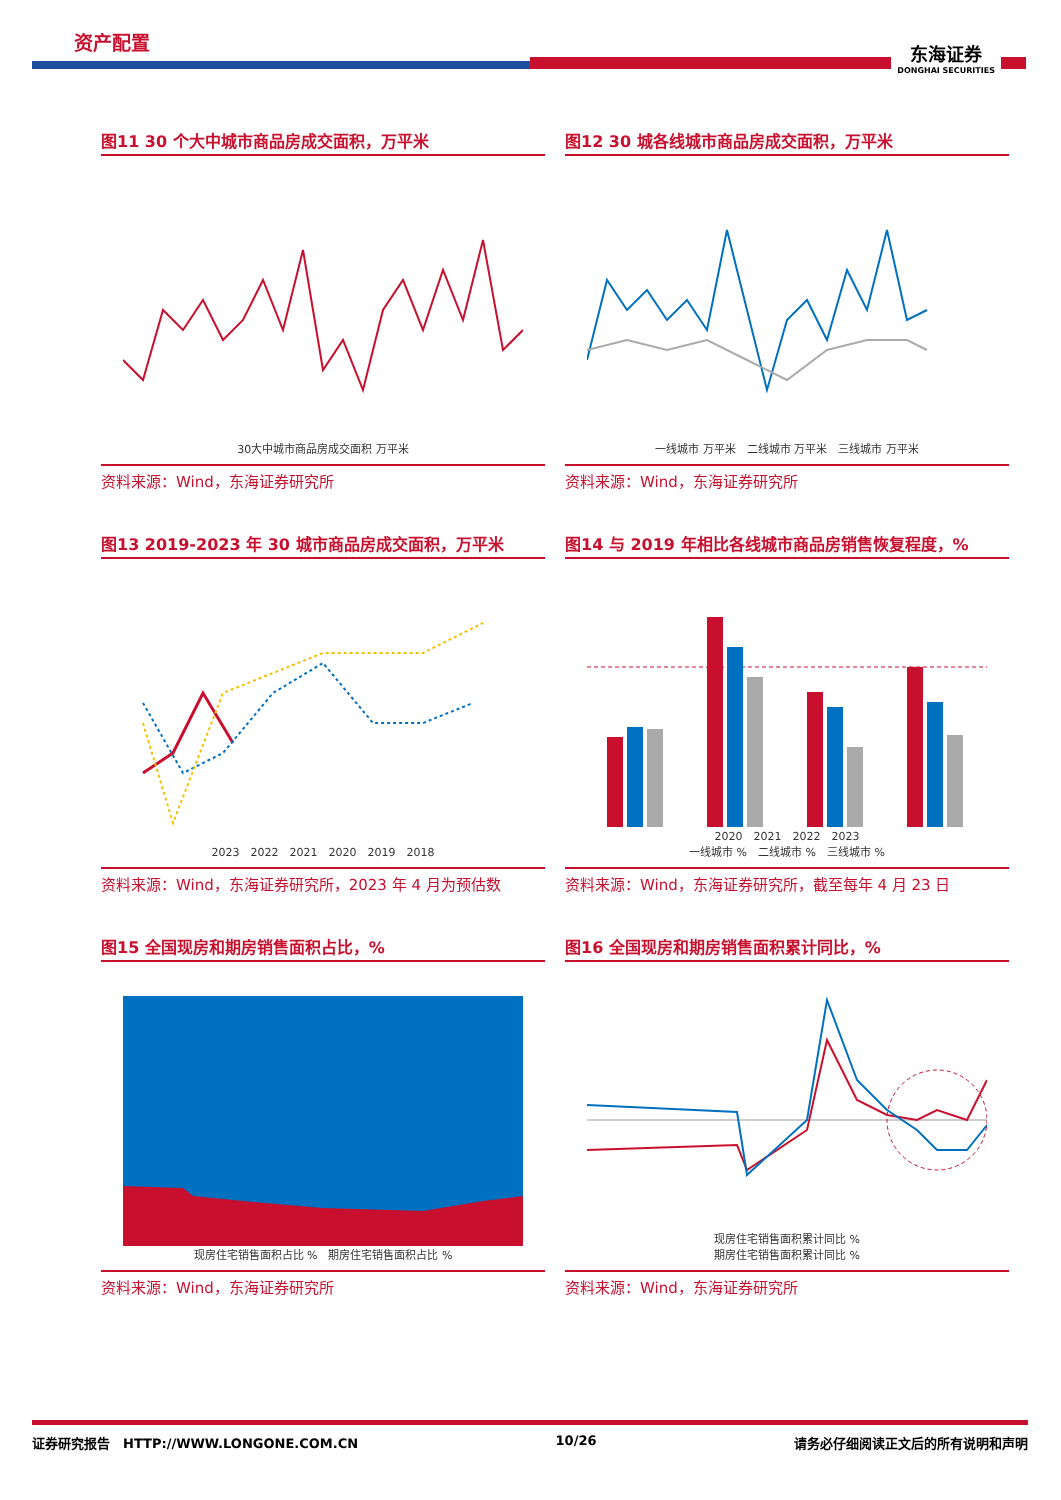资产配置
东海证券
DONGHAI SECURITIES
图11 30 个大中城市商品房成交面积，万平米
30大中城市商品房成交面积 万平米
资料来源：Wind，东海证券研究所
图12 30 城各线城市商品房成交面积，万平米
一线城市 万平米　二线城市 万平米　三线城市 万平米
资料来源：Wind，东海证券研究所
图13 2019-2023 年 30 城市商品房成交面积，万平米
2023　2022　2021　2020　2019　2018
资料来源：Wind，东海证券研究所，2023 年 4 月为预估数
图14 与 2019 年相比各线城市商品房销售恢复程度，%
2020　2021　2022　2023
一线城市 %　二线城市 %　三线城市 %
资料来源：Wind，东海证券研究所，截至每年 4 月 23 日
图15 全国现房和期房销售面积占比，%
现房住宅销售面积占比 %　期房住宅销售面积占比 %
资料来源：Wind，东海证券研究所
图16 全国现房和期房销售面积累计同比，%
现房住宅销售面积累计同比 %
期房住宅销售面积累计同比 %
资料来源：Wind，东海证券研究所
证券研究报告　HTTP://WWW.LONGONE.COM.CN 10/26 请务必仔细阅读正文后的所有说明和声明